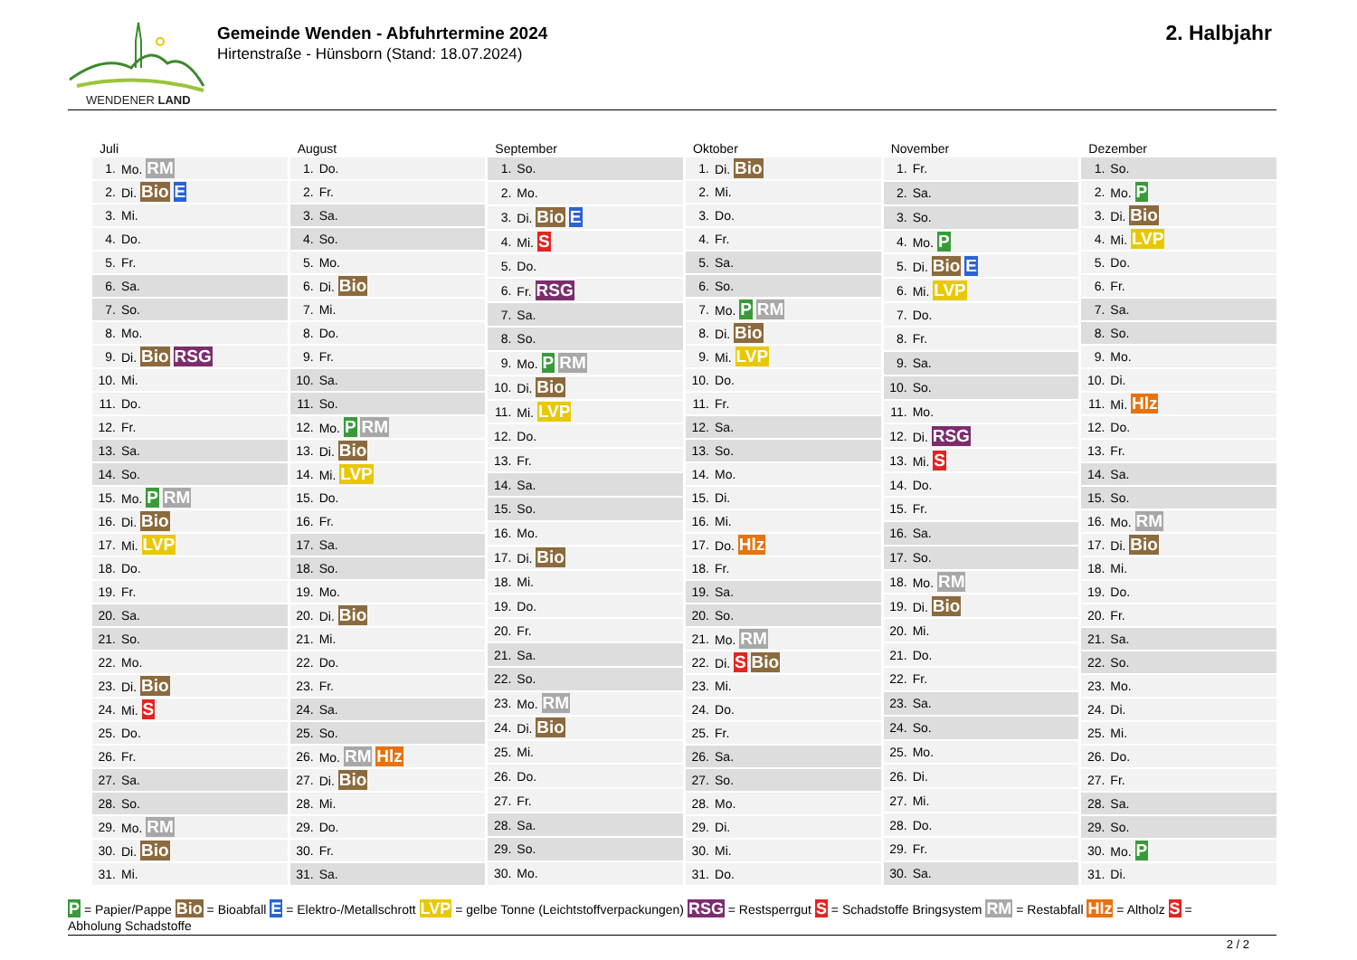WENDENER LAND
Gemeinde Wenden - Abfuhrtermine 2024
Hirtenstraße - Hünsborn (Stand: 18.07.2024)
2. Halbjahr
Juli
| 1. | Mo. RM |
| 2. | Di. Bio E |
| 3. | Mi. |
| 4. | Do. |
| 5. | Fr. |
| 6. | Sa. |
| 7. | So. |
| 8. | Mo. |
| 9. | Di. Bio RSG |
| 10. | Mi. |
| 11. | Do. |
| 12. | Fr. |
| 13. | Sa. |
| 14. | So. |
| 15. | Mo. P RM |
| 16. | Di. Bio |
| 17. | Mi. LVP |
| 18. | Do. |
| 19. | Fr. |
| 20. | Sa. |
| 21. | So. |
| 22. | Mo. |
| 23. | Di. Bio |
| 24. | Mi. S |
| 25. | Do. |
| 26. | Fr. |
| 27. | Sa. |
| 28. | So. |
| 29. | Mo. RM |
| 30. | Di. Bio |
| 31. | Mi. |
August
| 1. | Do. |
| 2. | Fr. |
| 3. | Sa. |
| 4. | So. |
| 5. | Mo. |
| 6. | Di. Bio |
| 7. | Mi. |
| 8. | Do. |
| 9. | Fr. |
| 10. | Sa. |
| 11. | So. |
| 12. | Mo. P RM |
| 13. | Di. Bio |
| 14. | Mi. LVP |
| 15. | Do. |
| 16. | Fr. |
| 17. | Sa. |
| 18. | So. |
| 19. | Mo. |
| 20. | Di. Bio |
| 21. | Mi. |
| 22. | Do. |
| 23. | Fr. |
| 24. | Sa. |
| 25. | So. |
| 26. | Mo. RM Hlz |
| 27. | Di. Bio |
| 28. | Mi. |
| 29. | Do. |
| 30. | Fr. |
| 31. | Sa. |
September
| 1. | So. |
| 2. | Mo. |
| 3. | Di. Bio E |
| 4. | Mi. S |
| 5. | Do. |
| 6. | Fr. RSG |
| 7. | Sa. |
| 8. | So. |
| 9. | Mo. P RM |
| 10. | Di. Bio |
| 11. | Mi. LVP |
| 12. | Do. |
| 13. | Fr. |
| 14. | Sa. |
| 15. | So. |
| 16. | Mo. |
| 17. | Di. Bio |
| 18. | Mi. |
| 19. | Do. |
| 20. | Fr. |
| 21. | Sa. |
| 22. | So. |
| 23. | Mo. RM |
| 24. | Di. Bio |
| 25. | Mi. |
| 26. | Do. |
| 27. | Fr. |
| 28. | Sa. |
| 29. | So. |
| 30. | Mo. |
Oktober
| 1. | Di. Bio |
| 2. | Mi. |
| 3. | Do. |
| 4. | Fr. |
| 5. | Sa. |
| 6. | So. |
| 7. | Mo. P RM |
| 8. | Di. Bio |
| 9. | Mi. LVP |
| 10. | Do. |
| 11. | Fr. |
| 12. | Sa. |
| 13. | So. |
| 14. | Mo. |
| 15. | Di. |
| 16. | Mi. |
| 17. | Do. Hlz |
| 18. | Fr. |
| 19. | Sa. |
| 20. | So. |
| 21. | Mo. RM |
| 22. | Di. S Bio |
| 23. | Mi. |
| 24. | Do. |
| 25. | Fr. |
| 26. | Sa. |
| 27. | So. |
| 28. | Mo. |
| 29. | Di. |
| 30. | Mi. |
| 31. | Do. |
November
| 1. | Fr. |
| 2. | Sa. |
| 3. | So. |
| 4. | Mo. P |
| 5. | Di. Bio E |
| 6. | Mi. LVP |
| 7. | Do. |
| 8. | Fr. |
| 9. | Sa. |
| 10. | So. |
| 11. | Mo. |
| 12. | Di. RSG |
| 13. | Mi. S |
| 14. | Do. |
| 15. | Fr. |
| 16. | Sa. |
| 17. | So. |
| 18. | Mo. RM |
| 19. | Di. Bio |
| 20. | Mi. |
| 21. | Do. |
| 22. | Fr. |
| 23. | Sa. |
| 24. | So. |
| 25. | Mo. |
| 26. | Di. |
| 27. | Mi. |
| 28. | Do. |
| 29. | Fr. |
| 30. | Sa. |
Dezember
| 1. | So. |
| 2. | Mo. P |
| 3. | Di. Bio |
| 4. | Mi. LVP |
| 5. | Do. |
| 6. | Fr. |
| 7. | Sa. |
| 8. | So. |
| 9. | Mo. |
| 10. | Di. |
| 11. | Mi. Hlz |
| 12. | Do. |
| 13. | Fr. |
| 14. | Sa. |
| 15. | So. |
| 16. | Mo. RM |
| 17. | Di. Bio |
| 18. | Mi. |
| 19. | Do. |
| 20. | Fr. |
| 21. | Sa. |
| 22. | So. |
| 23. | Mo. |
| 24. | Di. |
| 25. | Mi. |
| 26. | Do. |
| 27. | Fr. |
| 28. | Sa. |
| 29. | So. |
| 30. | Mo. P |
| 31. | Di. |
P = Papier/Pappe Bio = Bioabfall E = Elektro-/Metallschrott LVP = gelbe Tonne (Leichtstoffverpackungen) RSG = Restsperrgut S = Schadstoffe Bringsystem RM = Restabfall Hlz = Altholz S =
Abholung Schadstoffe
2 / 2